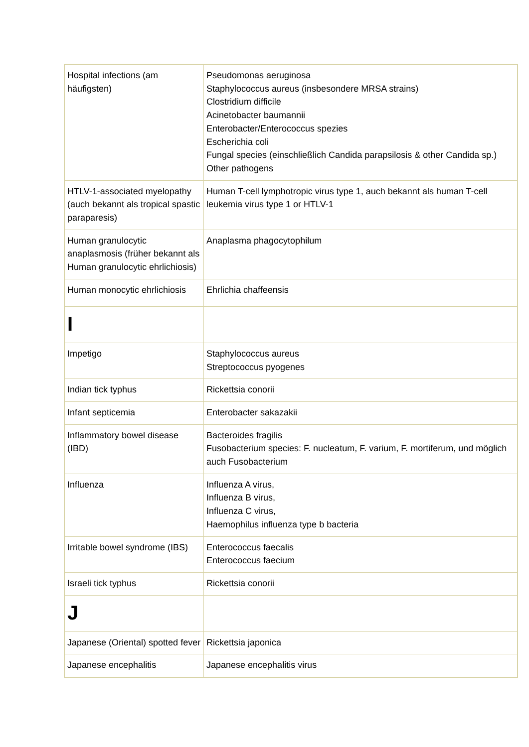| Hospital infections (am häufigsten) | Pseudomonas aeruginosa Staphylococcus aureus (insbesondere MRSA strains) Clostridium difficile Acinetobacter baumannii Enterobacter/Enterococcus spezies Escherichia coli Fungal species (einschließlich Candida parapsilosis & other Candida sp.) Other pathogens |
| HTLV-1-associated myelopathy (auch bekannt als tropical spastic paraparesis) | Human T-cell lymphotropic virus type 1, auch bekannt als human T-cell leukemia virus type 1 or HTLV-1 |
| Human granulocytic anaplasmosis (früher bekannt als Human granulocytic ehrlichiosis) | Anaplasma phagocytophilum |
| Human monocytic ehrlichiosis | Ehrlichia chaffeensis |
| I | |
| Impetigo | Staphylococcus aureus Streptococcus pyogenes |
| Indian tick typhus | Rickettsia conorii |
| Infant septicemia | Enterobacter sakazakii |
| Inflammatory bowel disease (IBD) | Bacteroides fragilis Fusobacterium species: F. nucleatum, F. varium, F. mortiferum, und möglich auch Fusobacterium |
| Influenza | Influenza A virus, Influenza B virus, Influenza C virus, Haemophilus influenza type b bacteria |
| Irritable bowel syndrome (IBS) | Enterococcus faecalis Enterococcus faecium |
| Israeli tick typhus | Rickettsia conorii |
| J | |
| Japanese (Oriental) spotted fever | Rickettsia japonica |
| Japanese encephalitis | Japanese encephalitis virus |